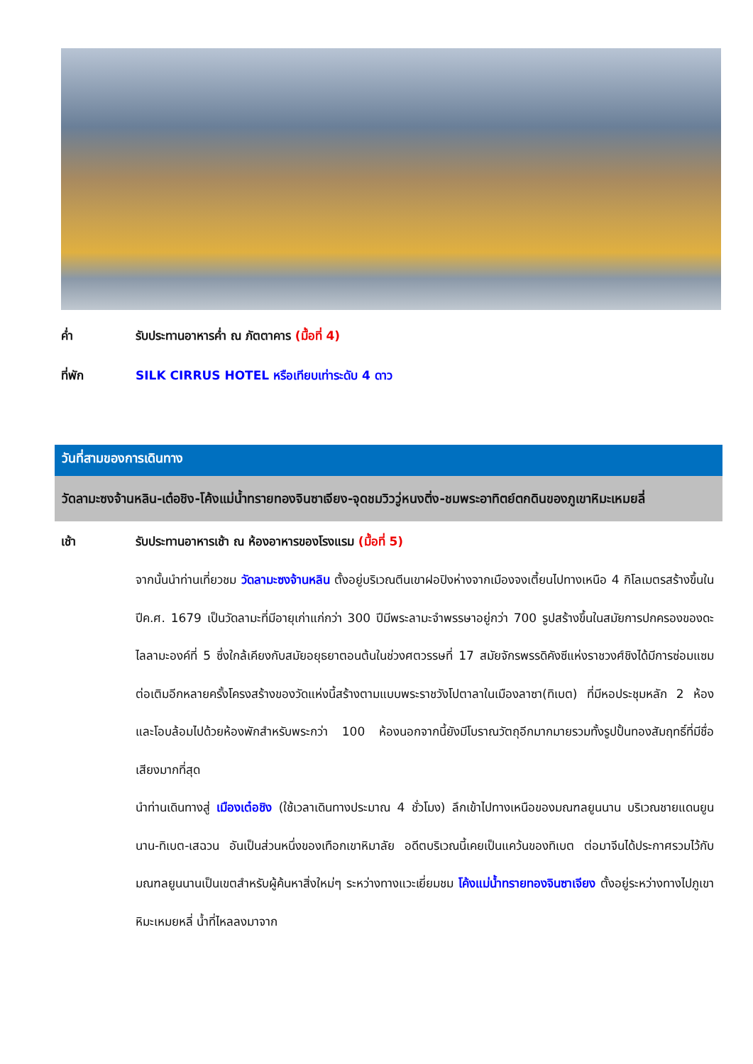ค่ำ รับประทานอาหารค่ำ ณ ภัตตาคาร (มื้อที่ 4)
ที่พัก SILK CIRRUS HOTEL หรือเทียบเท่าระดับ 4 ดาว
วันที่สามของการเดินทาง
วัดลามะซงจ้านหลิน-เต๋อชิง-โค้งแม่น้ำทรายทองจินซาเจียง-จุดชมวิววู่หนงติ่ง-ชมพระอาทิตย์ตกดินของภูเขาหิมะเหมยลี่
เช้า รับประทานอาหารเช้า ณ ห้องอาหารของโรงแรม (มื้อที่ 5)
จากนั้นนำท่านเที่ยวชม วัดลามะซงจ้านหลิน ตั้งอยู่บริเวณตีนเขาฝอปิงห่างจากเมืองจงเตี้ยนไปทางเหนือ 4 กิโลเมตรสร้างขึ้นในปีค.ศ. 1679 เป็นวัดลามะที่มีอายุเก่าแก่กว่า 300 ปีมีพระลามะจำพรรษาอยู่กว่า 700 รูปสร้างขึ้นในสมัยการปกครองของดะไลลามะองค์ที่ 5 ซึ่งใกล้เคียงกับสมัยอยุธยาตอนต้นในช่วงศตวรรษที่ 17 สมัยจักรพรรดิคังซีแห่งราชวงศ์ชิงได้มีการซ่อมแซมต่อเติมอีกหลายครั้งโครงสร้างของวัดแห่งนี้สร้างตามแบบพระราชวังโปตาลาในเมืองลาซา(ทิเบต) ที่มีหอประชุมหลัก 2 ห้องและโอบล้อมไปด้วยห้องพักสำหรับพระกว่า 100 ห้องนอกจากนี้ยังมีโบราณวัตถุอีกมากมายรวมทั้งรูปปั้นทองสัมฤทธิ์ที่มีชื่อเสียงมากที่สุด
นำท่านเดินทางสู่ เมืองเต๋อชิง (ใช้เวลาเดินทางประมาณ 4 ชั่วโมง) ลึกเข้าไปทางเหนือของมณฑลยูนนาน บริเวณชายแดนยูนนาน-ทิเบต-เสฉวน อันเป็นส่วนหนึ่งของเทือกเขาหิมาลัย อดีตบริเวณนี้เคยเป็นแคว้นของทิเบต ต่อมาจีนได้ประกาศรวมไว้กับมณฑลยูนนานเป็นเขตสำหรับผู้ค้นหาสิ่งใหม่ๆ ระหว่างทางแวะเยี่ยมชม โค้งแม่น้ำทรายทองจินซาเจียง ตั้งอยู่ระหว่างทางไปภูเขาหิมะเหมยหลี่ น้ำที่ไหลลงมาจาก